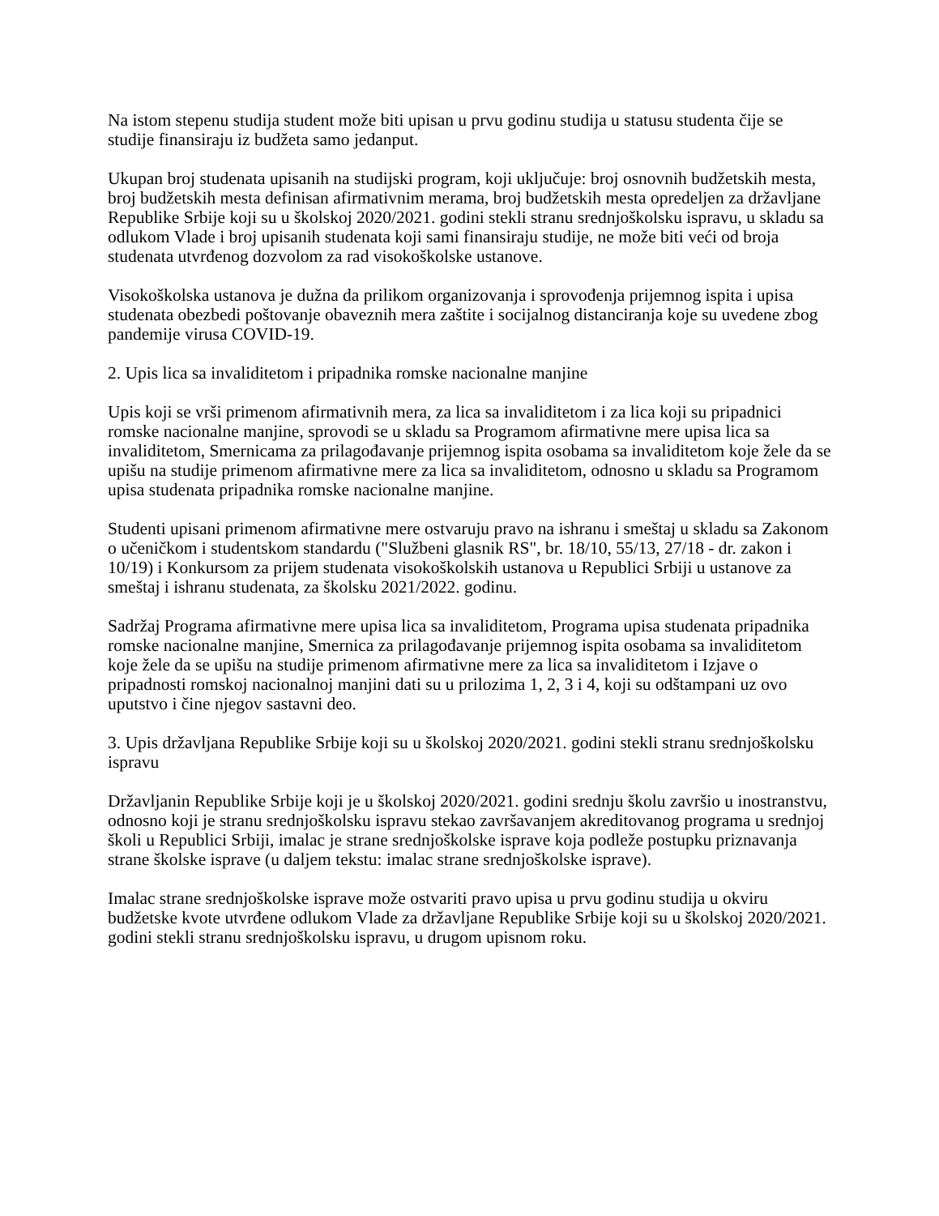Na istom stepenu studija student može biti upisan u prvu godinu studija u statusu studenta čije se studije finansiraju iz budžeta samo jedanput.
Ukupan broj studenata upisanih na studijski program, koji uključuje: broj osnovnih budžetskih mesta, broj budžetskih mesta definisan afirmativnim merama, broj budžetskih mesta opredeljen za državljane Republike Srbije koji su u školskoj 2020/2021. godini stekli stranu srednjoškolsku ispravu, u skladu sa odlukom Vlade i broj upisanih studenata koji sami finansiraju studije, ne može biti veći od broja studenata utvrđenog dozvolom za rad visokoškolske ustanove.
Visokoškolska ustanova je dužna da prilikom organizovanja i sprovođenja prijemnog ispita i upisa studenata obezbedi poštovanje obaveznih mera zaštite i socijalnog distanciranja koje su uvedene zbog pandemije virusa COVID-19.
2. Upis lica sa invaliditetom i pripadnika romske nacionalne manjine
Upis koji se vrši primenom afirmativnih mera, za lica sa invaliditetom i za lica koji su pripadnici romske nacionalne manjine, sprovodi se u skladu sa Programom afirmativne mere upisa lica sa invaliditetom, Smernicama za prilagođavanje prijemnog ispita osobama sa invaliditetom koje žele da se upišu na studije primenom afirmativne mere za lica sa invaliditetom, odnosno u skladu sa Programom upisa studenata pripadnika romske nacionalne manjine.
Studenti upisani primenom afirmativne mere ostvaruju pravo na ishranu i smeštaj u skladu sa Zakonom o učeničkom i studentskom standardu ("Službeni glasnik RS", br. 18/10, 55/13, 27/18 - dr. zakon i 10/19) i Konkursom za prijem studenata visokoškolskih ustanova u Republici Srbiji u ustanove za smeštaj i ishranu studenata, za školsku 2021/2022. godinu.
Sadržaj Programa afirmativne mere upisa lica sa invaliditetom, Programa upisa studenata pripadnika romske nacionalne manjine, Smernica za prilagođavanje prijemnog ispita osobama sa invaliditetom koje žele da se upišu na studije primenom afirmativne mere za lica sa invaliditetom i Izjave o pripadnosti romskoj nacionalnoj manjini dati su u prilozima 1, 2, 3 i 4, koji su odštampani uz ovo uputstvo i čine njegov sastavni deo.
3. Upis državljana Republike Srbije koji su u školskoj 2020/2021. godini stekli stranu srednjoškolsku ispravu
Državljanin Republike Srbije koji je u školskoj 2020/2021. godini srednju školu završio u inostranstvu, odnosno koji je stranu srednjoškolsku ispravu stekao završavanjem akreditovanog programa u srednjoj školi u Republici Srbiji, imalac je strane srednjoškolske isprave koja podleže postupku priznavanja strane školske isprave (u daljem tekstu: imalac strane srednjoškolske isprave).
Imalac strane srednjoškolske isprave može ostvariti pravo upisa u prvu godinu studija u okviru budžetske kvote utvrđene odlukom Vlade za državljane Republike Srbije koji su u školskoj 2020/2021. godini stekli stranu srednjoškolsku ispravu, u drugom upisnom roku.